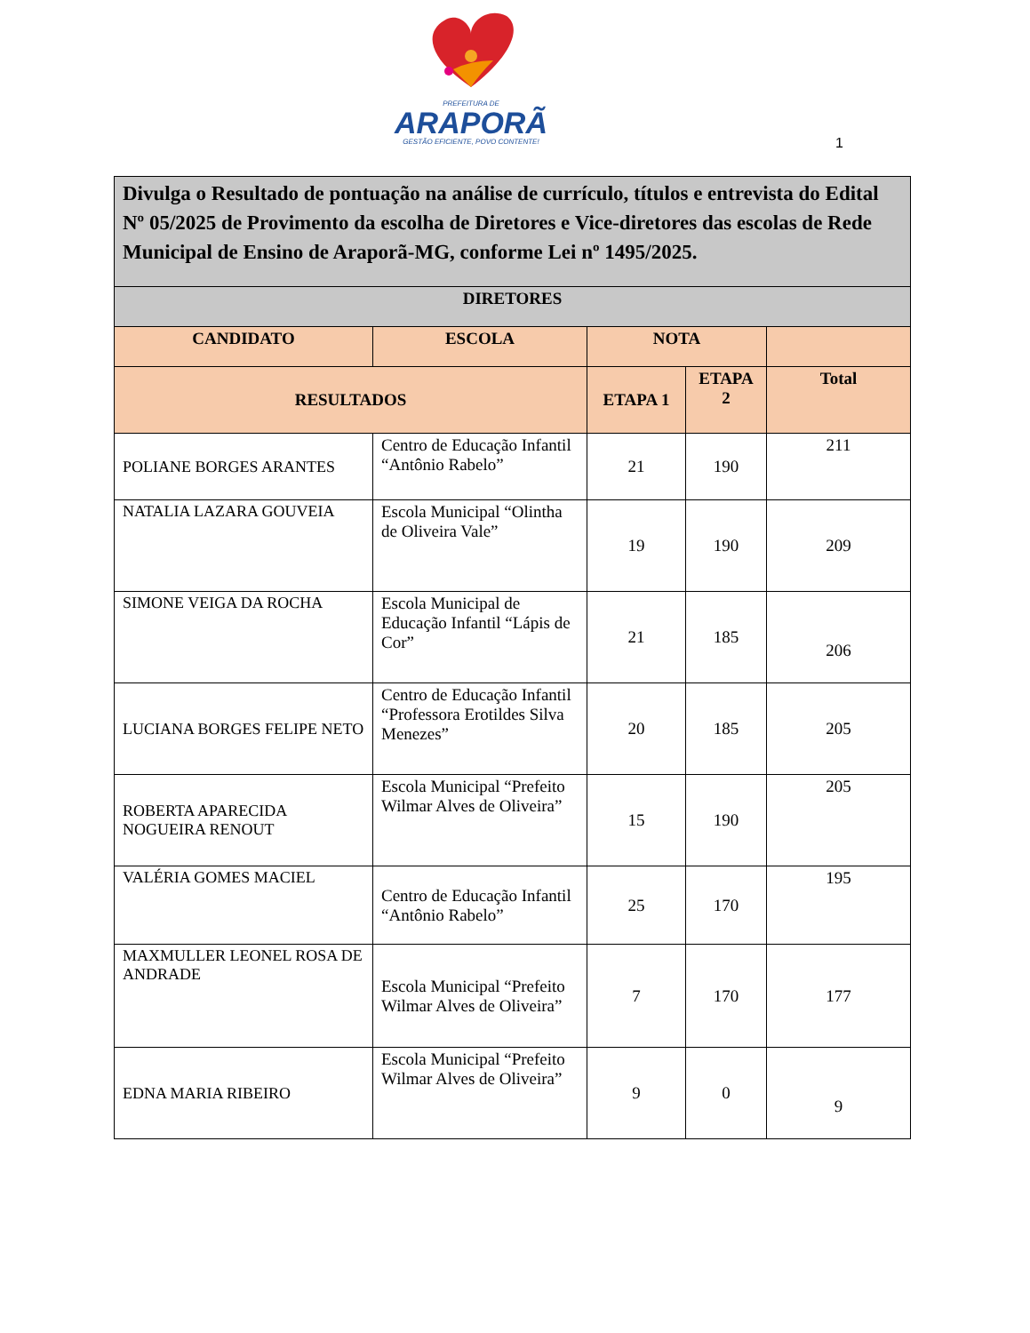PREFEITURA DE
ARAPORÃ
GESTÃO EFICIENTE, POVO CONTENTE!
1
| Divulga o Resultado de pontuação na análise de currículo, títulos e entrevista do Edital Nº 05/2025 de Provimento da escolha de Diretores e Vice-diretores das escolas de Rede Municipal de Ensino de Araporã-MG, conforme Lei nº 1495/2025. | | | | |
| --- | --- | --- | --- | --- |
| DIRETORES | | | | |
| CANDIDATO | ESCOLA | NOTA | | |
| RESULTADOS | | ETAPA 1 | ETAPA 2 | Total |
| POLIANE BORGES ARANTES | Centro de Educação Infantil “Antônio Rabelo” | 21 | 190 | 211 |
| NATALIA LAZARA GOUVEIA | Escola Municipal “Olintha de Oliveira Vale” | 19 | 190 | 209 |
| SIMONE VEIGA DA ROCHA | Escola Municipal de Educação Infantil “Lápis de Cor” | 21 | 185 | 206 |
| LUCIANA BORGES FELIPE NETO | Centro de Educação Infantil “Professora Erotildes Silva Menezes” | 20 | 185 | 205 |
| ROBERTA APARECIDA NOGUEIRA RENOUT | Escola Municipal “Prefeito Wilmar Alves de Oliveira” | 15 | 190 | 205 |
| VALÉRIA GOMES MACIEL | Centro de Educação Infantil “Antônio Rabelo” | 25 | 170 | 195 |
| MAXMULLER LEONEL ROSA DE ANDRADE | Escola Municipal “Prefeito Wilmar Alves de Oliveira” | 7 | 170 | 177 |
| EDNA MARIA RIBEIRO | Escola Municipal “Prefeito Wilmar Alves de Oliveira” | 9 | 0 | 9 |